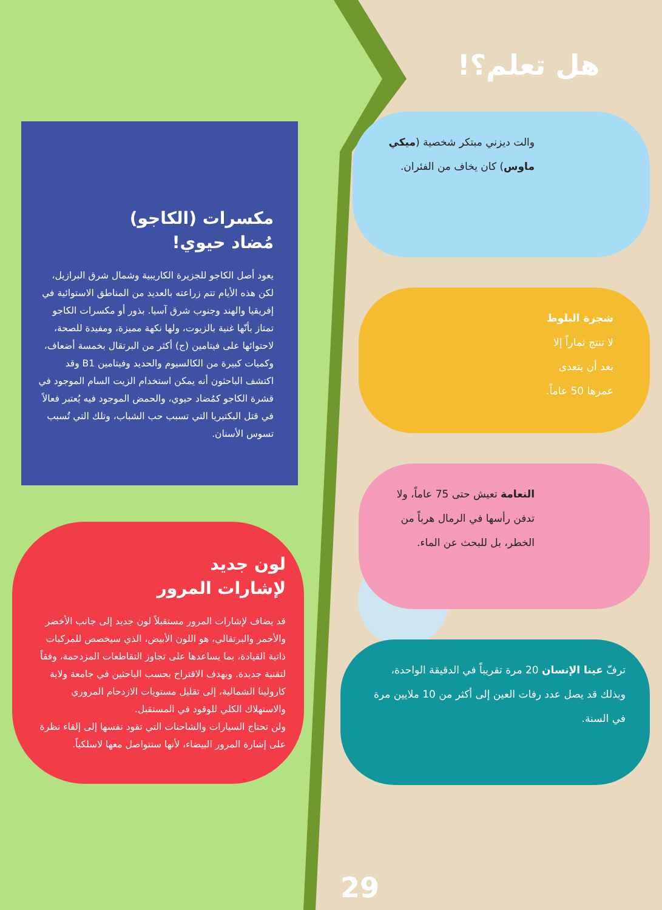مكسرات (الكاجو)
مُضاد حيوي!
يعود أصل الكاجو للجزيرة الكاريبية وشمال شرق البرازيل، لكن هذه الأيام تتم زراعته بالعديد من المناطق الاستوائية في إفريقيا والهند وجنوب شرق آسيا. بذور أو مكسرات الكاجو تمتاز بأنّها غنية بالزيوت، ولها نكهة مميزة، ومفيدة للصحة، لاحتوائها على فيتامين (ج) أكثر من البرتقال بخمسة أضعاف، وكميات كبيرة من الكالسيوم والحديد وفيتامين B1 وقد اكتشف الباحثون أنه يمكن استخدام الزيت السام الموجود في قشرة الكاجو كمُضاد حيوي، والحمض الموجود فيه يُعتبر فعالاً في قتل البكتيريا التي تسبب حب الشباب، وتلك التي تُسبب تسوس الأسنان.
لون جديد
لإشارات المرور
قد يضاف لإشارات المرور مستقبلاً لون جديد إلى جانب الأخضر والأحمر والبرتقالي، هو اللون الأبيض، الذي سيخصص للمركبات ذاتية القيادة، بما يساعدها على تجاوز التقاطعات المزدحمة، وفقاً لتقنية جديدة. ويهدف الاقتراح بحسب الباحثين في جامعة ولاية كارولينا الشمالية، إلى تقليل مستويات الازدحام المروري والاستهلاك الكلي للوقود في المستقبل.
ولن تحتاج السيارات والشاحنات التي تقود نفسها إلى إلقاء نظرة على إشارة المرور البيضاء، لأنها ستتواصل معها لاسلكياً.
هل تعلم؟!
والت ديزني مبتكر شخصية (ميكي ماوس) كان يخاف من الفئران.
شجرة البلوط لا تنتج ثماراً إلا بعد أن يتعدى عمرها 50 عاماً.
النعامة تعيش حتى 75 عاماً، ولا تدفن رأسها في الرمال هرباً من الخطر، بل للبحث عن الماء.
ترفّ عينا الإنسان 20 مرة تقريباً في الدقيقة الواحدة، وبذلك قد يصل عدد رفات العين إلى أكثر من 10 ملايين مرة في السنة.
29